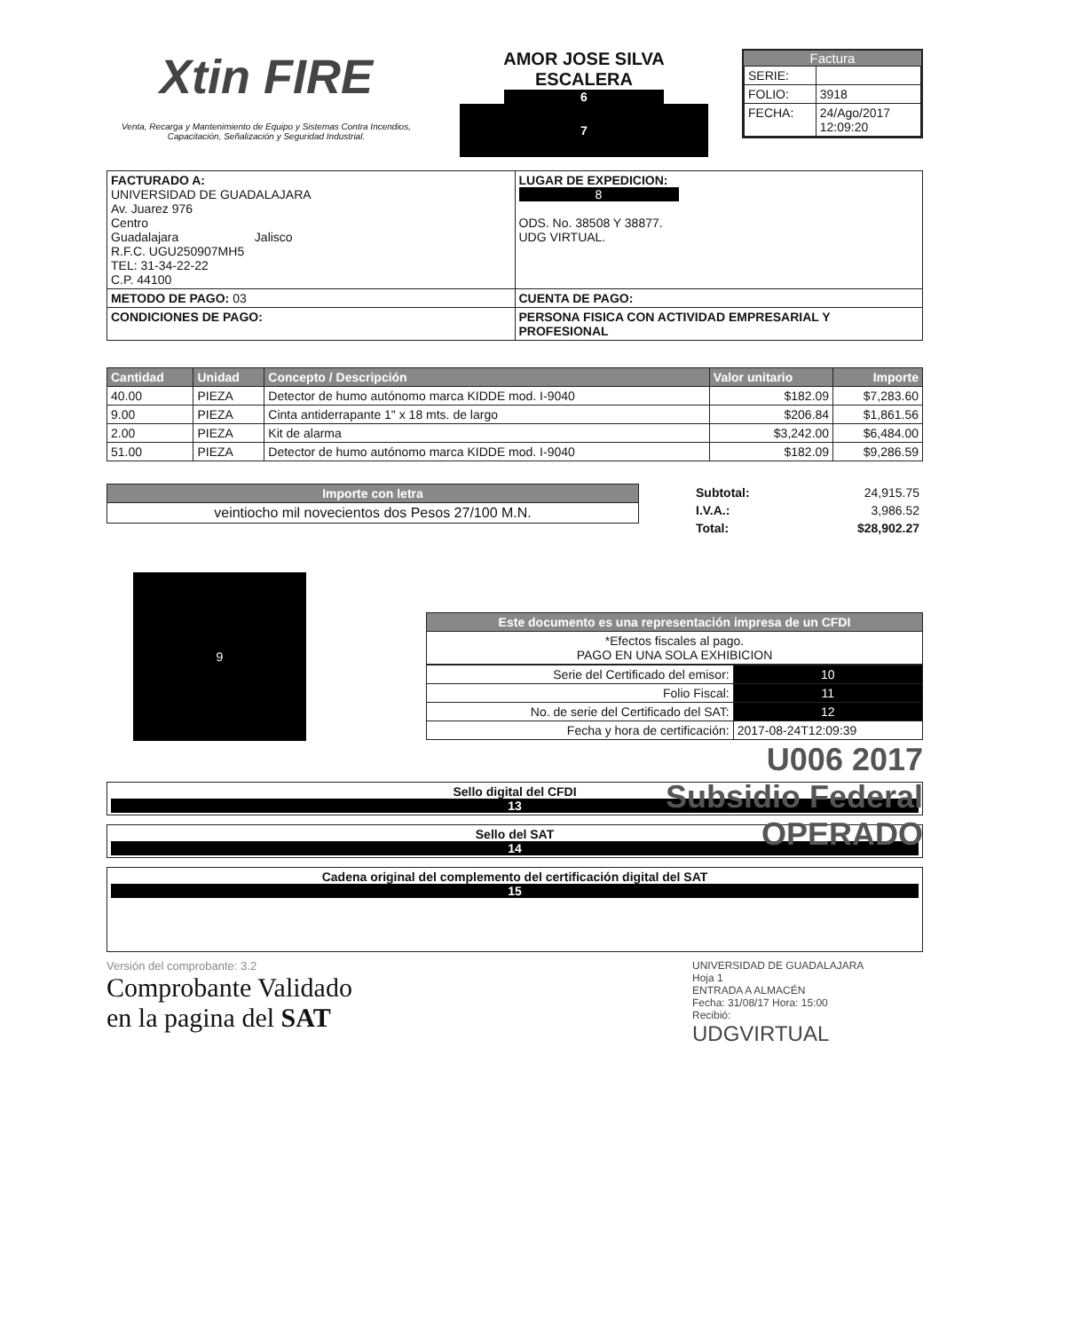Xtin FIRE
Venta, Recarga y Mantenimiento de Equipo y Sistemas Contra Incendios, Capacitación, Señalización y Seguridad Industrial.
AMOR JOSE SILVA
ESCALERA
6
7
Factura
| SERIE: | |
| FOLIO: | 3918 |
| FECHA: | 24/Ago/2017 12:09:20 |
| FACTURADO A: UNIVERSIDAD DE GUADALAJARA Av. Juarez 976 Centro Guadalajara Jalisco R.F.C. UGU250907MH5 TEL: 31-34-22-22 C.P. 44100 | LUGAR DE EXPEDICION: 8 ODS. No. 38508 Y 38877. UDG VIRTUAL. |
| METODO DE PAGO: 03 | CUENTA DE PAGO: |
| CONDICIONES DE PAGO: | PERSONA FISICA CON ACTIVIDAD EMPRESARIAL Y PROFESIONAL |
| Cantidad | Unidad | Concepto / Descripción | Valor unitario | Importe |
| --- | --- | --- | --- | --- |
| 40.00 | PIEZA | Detector de humo autónomo marca KIDDE mod. I-9040 | $182.09 | $7,283.60 |
| 9.00 | PIEZA | Cinta antiderrapante 1" x 18 mts. de largo | $206.84 | $1,861.56 |
| 2.00 | PIEZA | Kit de alarma | $3,242.00 | $6,484.00 |
| 51.00 | PIEZA | Detector de humo autónomo marca KIDDE mod. I-9040 | $182.09 | $9,286.59 |
| Importe con letra |
| --- |
| veintiocho mil novecientos dos Pesos 27/100 M.N. |
| Subtotal: | 24,915.75 |
| I.V.A.: | 3,986.52 |
| Total: | $28,902.27 |
9
| Este documento es una representación impresa de un CFDI |
| --- |
| *Efectos fiscales al pago. PAGO EN UNA SOLA EXHIBICION |
| Serie del Certificado del emisor: | 10 |
| Folio Fiscal: | 11 |
| No. de serie del Certificado del SAT: | 12 |
| Fecha y hora de certificación: | 2017-08-24T12:09:39 |
U006 2017
Subsidio Federal
OPERADO
| Sello digital del CFDI 13 |
| Sello del SAT 14 |
| Cadena original del complemento del certificación digital del SAT 15 |
Versión del comprobante: 3.2
Comprobante Validado
en la pagina del SAT
UNIVERSIDAD DE GUADALAJARA
Hoja 1
ENTRADA A ALMACÉN
Fecha: 31/08/17 Hora: 15:00
Recibió:
UDGVIRTUAL